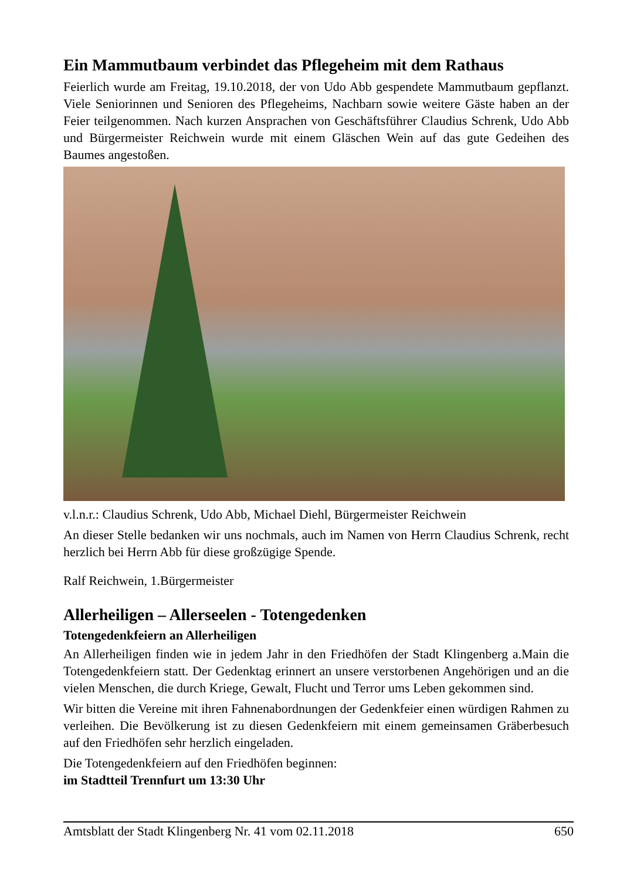Ein Mammutbaum verbindet das Pflegeheim mit dem Rathaus
Feierlich wurde am Freitag, 19.10.2018, der von Udo Abb gespendete Mammutbaum gepflanzt. Viele Seniorinnen und Senioren des Pflegeheims, Nachbarn sowie weitere Gäste haben an der Feier teilgenommen. Nach kurzen Ansprachen von Geschäftsführer Claudius Schrenk, Udo Abb und Bürgermeister Reichwein wurde mit einem Gläschen Wein auf das gute Gedeihen des Baumes angestoßen.
v.l.n.r.: Claudius Schrenk, Udo Abb, Michael Diehl, Bürgermeister Reichwein
An dieser Stelle bedanken wir uns nochmals, auch im Namen von Herrn Claudius Schrenk, recht herzlich bei Herrn Abb für diese großzügige Spende.
Ralf Reichwein, 1.Bürgermeister
Allerheiligen – Allerseelen - Totengedenken
Totengedenkfeiern an Allerheiligen
An Allerheiligen finden wie in jedem Jahr in den Friedhöfen der Stadt Klingenberg a.Main die Totengedenkfeiern statt. Der Gedenktag erinnert an unsere verstorbenen Angehörigen und an die vielen Menschen, die durch Kriege, Gewalt, Flucht und Terror ums Leben gekommen sind.
Wir bitten die Vereine mit ihren Fahnenabordnungen der Gedenkfeier einen würdigen Rahmen zu verleihen. Die Bevölkerung ist zu diesen Gedenkfeiern mit einem gemeinsamen Gräberbesuch auf den Friedhöfen sehr herzlich eingeladen.
Die Totengedenkfeiern auf den Friedhöfen beginnen:
im Stadtteil Trennfurt um 13:30 Uhr
Amtsblatt der Stadt Klingenberg Nr. 41 vom 02.11.2018 650